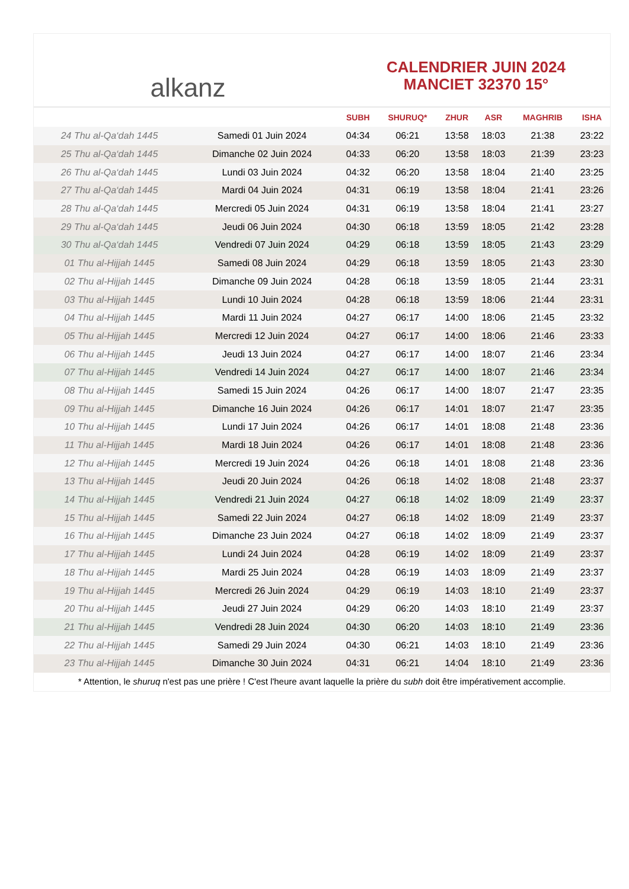alkanz
CALENDRIER JUIN 2024
MANCIET 32370 15°
| | | SUBH | SHURUQ* | ZHUR | ASR | MAGHRIB | ISHA |
| --- | --- | --- | --- | --- | --- | --- | --- |
| 24 Thu al-Qa‘dah 1445 | Samedi 01 Juin 2024 | 04:34 | 06:21 | 13:58 | 18:03 | 21:38 | 23:22 |
| 25 Thu al-Qa‘dah 1445 | Dimanche 02 Juin 2024 | 04:33 | 06:20 | 13:58 | 18:03 | 21:39 | 23:23 |
| 26 Thu al-Qa‘dah 1445 | Lundi 03 Juin 2024 | 04:32 | 06:20 | 13:58 | 18:04 | 21:40 | 23:25 |
| 27 Thu al-Qa‘dah 1445 | Mardi 04 Juin 2024 | 04:31 | 06:19 | 13:58 | 18:04 | 21:41 | 23:26 |
| 28 Thu al-Qa‘dah 1445 | Mercredi 05 Juin 2024 | 04:31 | 06:19 | 13:58 | 18:04 | 21:41 | 23:27 |
| 29 Thu al-Qa‘dah 1445 | Jeudi 06 Juin 2024 | 04:30 | 06:18 | 13:59 | 18:05 | 21:42 | 23:28 |
| 30 Thu al-Qa‘dah 1445 | Vendredi 07 Juin 2024 | 04:29 | 06:18 | 13:59 | 18:05 | 21:43 | 23:29 |
| 01 Thu al-Hijjah 1445 | Samedi 08 Juin 2024 | 04:29 | 06:18 | 13:59 | 18:05 | 21:43 | 23:30 |
| 02 Thu al-Hijjah 1445 | Dimanche 09 Juin 2024 | 04:28 | 06:18 | 13:59 | 18:05 | 21:44 | 23:31 |
| 03 Thu al-Hijjah 1445 | Lundi 10 Juin 2024 | 04:28 | 06:18 | 13:59 | 18:06 | 21:44 | 23:31 |
| 04 Thu al-Hijjah 1445 | Mardi 11 Juin 2024 | 04:27 | 06:17 | 14:00 | 18:06 | 21:45 | 23:32 |
| 05 Thu al-Hijjah 1445 | Mercredi 12 Juin 2024 | 04:27 | 06:17 | 14:00 | 18:06 | 21:46 | 23:33 |
| 06 Thu al-Hijjah 1445 | Jeudi 13 Juin 2024 | 04:27 | 06:17 | 14:00 | 18:07 | 21:46 | 23:34 |
| 07 Thu al-Hijjah 1445 | Vendredi 14 Juin 2024 | 04:27 | 06:17 | 14:00 | 18:07 | 21:46 | 23:34 |
| 08 Thu al-Hijjah 1445 | Samedi 15 Juin 2024 | 04:26 | 06:17 | 14:00 | 18:07 | 21:47 | 23:35 |
| 09 Thu al-Hijjah 1445 | Dimanche 16 Juin 2024 | 04:26 | 06:17 | 14:01 | 18:07 | 21:47 | 23:35 |
| 10 Thu al-Hijjah 1445 | Lundi 17 Juin 2024 | 04:26 | 06:17 | 14:01 | 18:08 | 21:48 | 23:36 |
| 11 Thu al-Hijjah 1445 | Mardi 18 Juin 2024 | 04:26 | 06:17 | 14:01 | 18:08 | 21:48 | 23:36 |
| 12 Thu al-Hijjah 1445 | Mercredi 19 Juin 2024 | 04:26 | 06:18 | 14:01 | 18:08 | 21:48 | 23:36 |
| 13 Thu al-Hijjah 1445 | Jeudi 20 Juin 2024 | 04:26 | 06:18 | 14:02 | 18:08 | 21:48 | 23:37 |
| 14 Thu al-Hijjah 1445 | Vendredi 21 Juin 2024 | 04:27 | 06:18 | 14:02 | 18:09 | 21:49 | 23:37 |
| 15 Thu al-Hijjah 1445 | Samedi 22 Juin 2024 | 04:27 | 06:18 | 14:02 | 18:09 | 21:49 | 23:37 |
| 16 Thu al-Hijjah 1445 | Dimanche 23 Juin 2024 | 04:27 | 06:18 | 14:02 | 18:09 | 21:49 | 23:37 |
| 17 Thu al-Hijjah 1445 | Lundi 24 Juin 2024 | 04:28 | 06:19 | 14:02 | 18:09 | 21:49 | 23:37 |
| 18 Thu al-Hijjah 1445 | Mardi 25 Juin 2024 | 04:28 | 06:19 | 14:03 | 18:09 | 21:49 | 23:37 |
| 19 Thu al-Hijjah 1445 | Mercredi 26 Juin 2024 | 04:29 | 06:19 | 14:03 | 18:10 | 21:49 | 23:37 |
| 20 Thu al-Hijjah 1445 | Jeudi 27 Juin 2024 | 04:29 | 06:20 | 14:03 | 18:10 | 21:49 | 23:37 |
| 21 Thu al-Hijjah 1445 | Vendredi 28 Juin 2024 | 04:30 | 06:20 | 14:03 | 18:10 | 21:49 | 23:36 |
| 22 Thu al-Hijjah 1445 | Samedi 29 Juin 2024 | 04:30 | 06:21 | 14:03 | 18:10 | 21:49 | 23:36 |
| 23 Thu al-Hijjah 1445 | Dimanche 30 Juin 2024 | 04:31 | 06:21 | 14:04 | 18:10 | 21:49 | 23:36 |
* Attention, le shuruq n'est pas une prière ! C'est l'heure avant laquelle la prière du subh doit être impérativement accomplie.